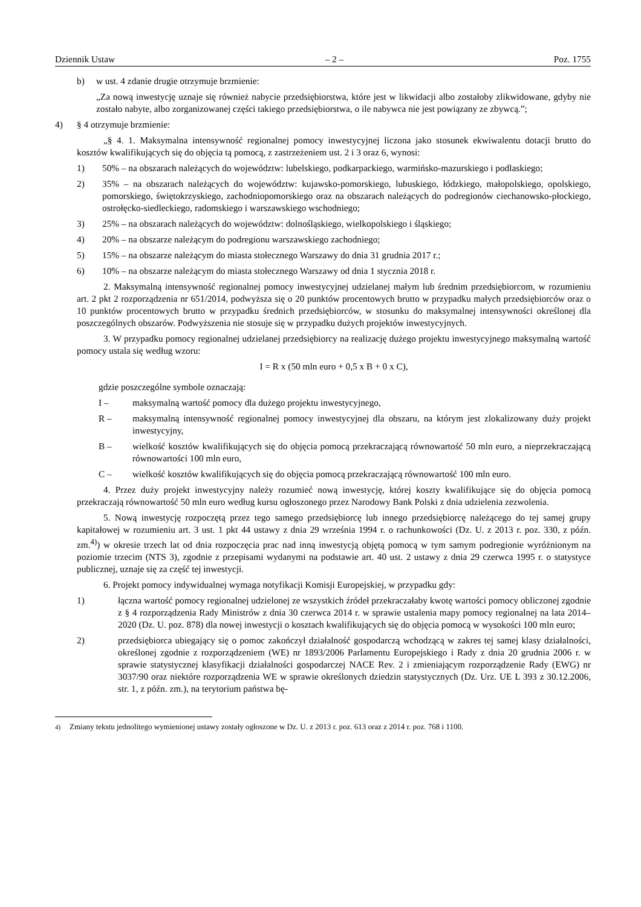Dziennik Ustaw – 2 – Poz. 1755
b) w ust. 4 zdanie drugie otrzymuje brzmienie:
„Za nową inwestycję uznaje się również nabycie przedsiębiorstwa, które jest w likwidacji albo zostałoby zlikwidowane, gdyby nie zostało nabyte, albo zorganizowanej części takiego przedsiębiorstwa, o ile nabywca nie jest powiązany ze zbywcą.”;
4) § 4 otrzymuje brzmienie:
„§ 4. 1. Maksymalna intensywność regionalnej pomocy inwestycyjnej liczona jako stosunek ekwiwalentu dotacji brutto do kosztów kwalifikujących się do objęcia tą pomocą, z zastrzeżeniem ust. 2 i 3 oraz 6, wynosi:
1) 50% – na obszarach należących do województw: lubelskiego, podkarpackiego, warmińsko-mazurskiego i podlaskiego;
2) 35% – na obszarach należących do województw: kujawsko-pomorskiego, lubuskiego, łódzkiego, małopolskiego, opolskiego, pomorskiego, świętokrzyskiego, zachodniopomorskiego oraz na obszarach należących do podregionów ciechanowsko-płockiego, ostrołęcko-siedleckiego, radomskiego i warszawskiego wschodniego;
3) 25% – na obszarach należących do województw: dolnośląskiego, wielkopolskiego i śląskiego;
4) 20% – na obszarze należącym do podregionu warszawskiego zachodniego;
5) 15% – na obszarze należącym do miasta stołecznego Warszawy do dnia 31 grudnia 2017 r.;
6) 10% – na obszarze należącym do miasta stołecznego Warszawy od dnia 1 stycznia 2018 r.
2. Maksymalną intensywność regionalnej pomocy inwestycyjnej udzielanej małym lub średnim przedsiębiorcom, w rozumieniu art. 2 pkt 2 rozporządzenia nr 651/2014, podwyższa się o 20 punktów procentowych brutto w przypadku małych przedsiębiorców oraz o 10 punktów procentowych brutto w przypadku średnich przedsiębiorców, w stosunku do maksymalnej intensywności określonej dla poszczególnych obszarów. Podwyższenia nie stosuje się w przypadku dużych projektów inwestycyjnych.
3. W przypadku pomocy regionalnej udzielanej przedsiębiorcy na realizację dużego projektu inwestycyjnego maksymalną wartość pomocy ustala się według wzoru:
I = R x (50 mln euro + 0,5 x B + 0 x C),
gdzie poszczególne symbole oznaczają:
I – maksymalną wartość pomocy dla dużego projektu inwestycyjnego,
R – maksymalną intensywność regionalnej pomocy inwestycyjnej dla obszaru, na którym jest zlokalizowany duży projekt inwestycyjny,
B – wielkość kosztów kwalifikujących się do objęcia pomocą przekraczającą równowartość 50 mln euro, a nieprzekraczającą równowartości 100 mln euro,
C – wielkość kosztów kwalifikujących się do objęcia pomocą przekraczającą równowartość 100 mln euro.
4. Przez duży projekt inwestycyjny należy rozumieć nową inwestycję, której koszty kwalifikujące się do objęcia pomocą przekraczają równowartość 50 mln euro według kursu ogłoszonego przez Narodowy Bank Polski z dnia udzielenia zezwolenia.
5. Nową inwestycję rozpoczętą przez tego samego przedsiębiorcę lub innego przedsiębiorcę należącego do tej samej grupy kapitałowej w rozumieniu art. 3 ust. 1 pkt 44 ustawy z dnia 29 września 1994 r. o rachunkowości (Dz. U. z 2013 r. poz. 330, z późn. zm.<sup>4)</sup>) w okresie trzech lat od dnia rozpoczęcia prac nad inną inwestycją objętą pomocą w tym samym podregionie wyróżnionym na poziomie trzecim (NTS 3), zgodnie z przepisami wydanymi na podstawie art. 40 ust. 2 ustawy z dnia 29 czerwca 1995 r. o statystyce publicznej, uznaje się za część tej inwestycji.
6. Projekt pomocy indywidualnej wymaga notyfikacji Komisji Europejskiej, w przypadku gdy:
1) łączna wartość pomocy regionalnej udzielonej ze wszystkich źródeł przekraczałaby kwotę wartości pomocy obliczonej zgodnie z § 4 rozporządzenia Rady Ministrów z dnia 30 czerwca 2014 r. w sprawie ustalenia mapy pomocy regionalnej na lata 2014–2020 (Dz. U. poz. 878) dla nowej inwestycji o kosztach kwalifikujących się do objęcia pomocą w wysokości 100 mln euro;
2) przedsiębiorca ubiegający się o pomoc zakończył działalność gospodarczą wchodzącą w zakres tej samej klasy działalności, określonej zgodnie z rozporządzeniem (WE) nr 1893/2006 Parlamentu Europejskiego i Rady z dnia 20 grudnia 2006 r. w sprawie statystycznej klasyfikacji działalności gospodarczej NACE Rev. 2 i zmieniającym rozporządzenie Rady (EWG) nr 3037/90 oraz niektóre rozporządzenia WE w sprawie określonych dziedzin statystycznych (Dz. Urz. UE L 393 z 30.12.2006, str. 1, z późn. zm.), na terytorium państwa bę-
<sup>4)</sup> Zmiany tekstu jednolitego wymienionej ustawy zostały ogłoszone w Dz. U. z 2013 r. poz. 613 oraz z 2014 r. poz. 768 i 1100.